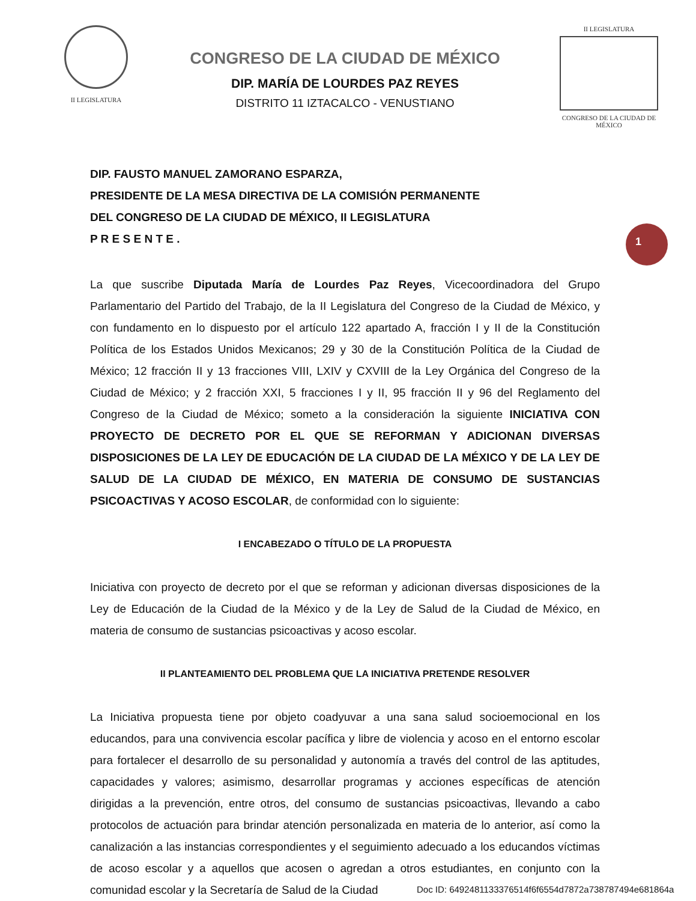II LEGISLATURA
CONGRESO DE LA CIUDAD DE MÉXICO
DIP. MARÍA DE LOURDES PAZ REYES
DISTRITO 11 IZTACALCO - VENUSTIANO
II LEGISLATURA
CONGRESO DE LA CIUDAD DE MÉXICO
1
DIP. FAUSTO MANUEL ZAMORANO ESPARZA,
PRESIDENTE DE LA MESA DIRECTIVA DE LA COMISIÓN PERMANENTE
DEL CONGRESO DE LA CIUDAD DE MÉXICO, II LEGISLATURA
P R E S E N T E .
La que suscribe Diputada María de Lourdes Paz Reyes, Vicecoordinadora del Grupo Parlamentario del Partido del Trabajo, de la II Legislatura del Congreso de la Ciudad de México, y con fundamento en lo dispuesto por el artículo 122 apartado A, fracción I y II de la Constitución Política de los Estados Unidos Mexicanos; 29 y 30 de la Constitución Política de la Ciudad de México; 12 fracción II y 13 fracciones VIII, LXIV y CXVIII de la Ley Orgánica del Congreso de la Ciudad de México; y 2 fracción XXI, 5 fracciones I y II, 95 fracción II y 96 del Reglamento del Congreso de la Ciudad de México; someto a la consideración la siguiente INICIATIVA CON PROYECTO DE DECRETO POR EL QUE SE REFORMAN Y ADICIONAN DIVERSAS DISPOSICIONES DE LA LEY DE EDUCACIÓN DE LA CIUDAD DE LA MÉXICO Y DE LA LEY DE SALUD DE LA CIUDAD DE MÉXICO, EN MATERIA DE CONSUMO DE SUSTANCIAS PSICOACTIVAS Y ACOSO ESCOLAR, de conformidad con lo siguiente:
I ENCABEZADO O TÍTULO DE LA PROPUESTA
Iniciativa con proyecto de decreto por el que se reforman y adicionan diversas disposiciones de la Ley de Educación de la Ciudad de la México y de la Ley de Salud de la Ciudad de México, en materia de consumo de sustancias psicoactivas y acoso escolar.
II PLANTEAMIENTO DEL PROBLEMA QUE LA INICIATIVA PRETENDE RESOLVER
La Iniciativa propuesta tiene por objeto coadyuvar a una sana salud socioemocional en los educandos, para una convivencia escolar pacífica y libre de violencia y acoso en el entorno escolar para fortalecer el desarrollo de su personalidad y autonomía a través del control de las aptitudes, capacidades y valores; asimismo, desarrollar programas y acciones específicas de atención dirigidas a la prevención, entre otros, del consumo de sustancias psicoactivas, llevando a cabo protocolos de actuación para brindar atención personalizada en materia de lo anterior, así como la canalización a las instancias correspondientes y el seguimiento adecuado a los educandos víctimas de acoso escolar y a aquellos que acosen o agredan a otros estudiantes, en conjunto con la comunidad escolar y la Secretaría de Salud de la Ciudad
Doc ID: 6492481133376514f6f6554d7872a738787494e681864a